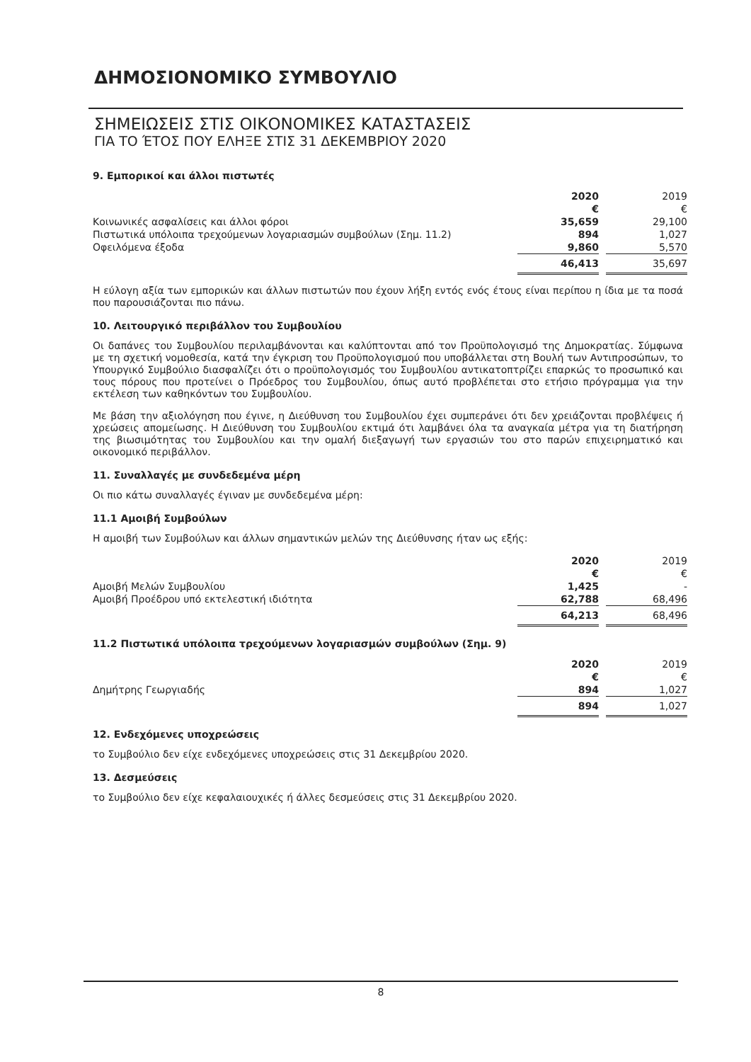ΔΗΜΟΣΙΟΝΟΜΙΚΟ ΣΥΜΒΟΥΛΙΟ
ΣΗΜΕΙΩΣΕΙΣ ΣΤΙΣ ΟΙΚΟΝΟΜΙΚΕΣ ΚΑΤΑΣΤΑΣΕΙΣ
ΓΙΑ ΤΟ ΈΤΟΣ ΠΟΥ ΕΛΗΞΕ ΣΤΙΣ 31 ΔΕΚΕΜΒΡΙΟΥ 2020
9. Εμπορικοί και άλλοι πιστωτές
| | 2020 | | 2019 |
| --- | --- | --- | --- |
| | € | | € |
| Κοινωνικές ασφαλίσεις και άλλοι φόροι | 35,659 | | 29,100 |
| Πιστωτικά υπόλοιπα τρεχούμενων λογαριασμών συμβούλων (Σημ. 11.2) | 894 | | 1,027 |
| Οφειλόμενα έξοδα | 9,860 | | 5,570 |
| | 46,413 | | 35,697 |
Η εύλογη αξία των εμπορικών και άλλων πιστωτών που έχουν λήξη εντός ενός έτους είναι περίπου η ίδια με τα ποσά που παρουσιάζονται πιο πάνω.
10. Λειτουργικό περιβάλλον του Συμβουλίου
Οι δαπάνες του Συμβουλίου περιλαμβάνονται και καλύπτονται από τον Προϋπολογισμό της Δημοκρατίας. Σύμφωνα με τη σχετική νομοθεσία, κατά την έγκριση του Προϋπολογισμού που υποβάλλεται στη Βουλή των Αντιπροσώπων, το Υπουργικό Συμβούλιο διασφαλίζει ότι ο προϋπολογισμός του Συμβουλίου αντικατοπτρίζει επαρκώς το προσωπικό και τους πόρους που προτείνει ο Πρόεδρος του Συμβουλίου, όπως αυτό προβλέπεται στο ετήσιο πρόγραμμα για την εκτέλεση των καθηκόντων του Συμβουλίου.
Με βάση την αξιολόγηση που έγινε, η Διεύθυνση του Συμβουλίου έχει συμπεράνει ότι δεν χρειάζονται προβλέψεις ή χρεώσεις απομείωσης. Η Διεύθυνση του Συμβουλίου εκτιμά ότι λαμβάνει όλα τα αναγκαία μέτρα για τη διατήρηση της βιωσιμότητας του Συμβουλίου και την ομαλή διεξαγωγή των εργασιών του στο παρών επιχειρηματικό και οικονομικό περιβάλλον.
11. Συναλλαγές με συνδεδεμένα μέρη
Οι πιο κάτω συναλλαγές έγιναν με συνδεδεμένα μέρη:
11.1 Αμοιβή Συμβούλων
Η αμοιβή των Συμβούλων και άλλων σημαντικών μελών της Διεύθυνσης ήταν ως εξής:
| | 2020 | | 2019 |
| --- | --- | --- | --- |
| | € | | € |
| Αμοιβή Μελών Συμβουλίου | 1,425 | | - |
| Αμοιβή Προέδρου υπό εκτελεστική ιδιότητα | 62,788 | | 68,496 |
| | 64,213 | | 68,496 |
11.2 Πιστωτικά υπόλοιπα τρεχούμενων λογαριασμών συμβούλων (Σημ. 9)
| | 2020 | | 2019 |
| --- | --- | --- | --- |
| | € | | € |
| Δημήτρης Γεωργιαδής | 894 | | 1,027 |
| | 894 | | 1,027 |
12. Ενδεχόμενες υποχρεώσεις
το Συμβούλιο δεν είχε ενδεχόμενες υποχρεώσεις στις 31 Δεκεμβρίου 2020.
13. Δεσμεύσεις
το Συμβούλιο δεν είχε κεφαλαιουχικές ή άλλες δεσμεύσεις στις 31 Δεκεμβρίου 2020.
8